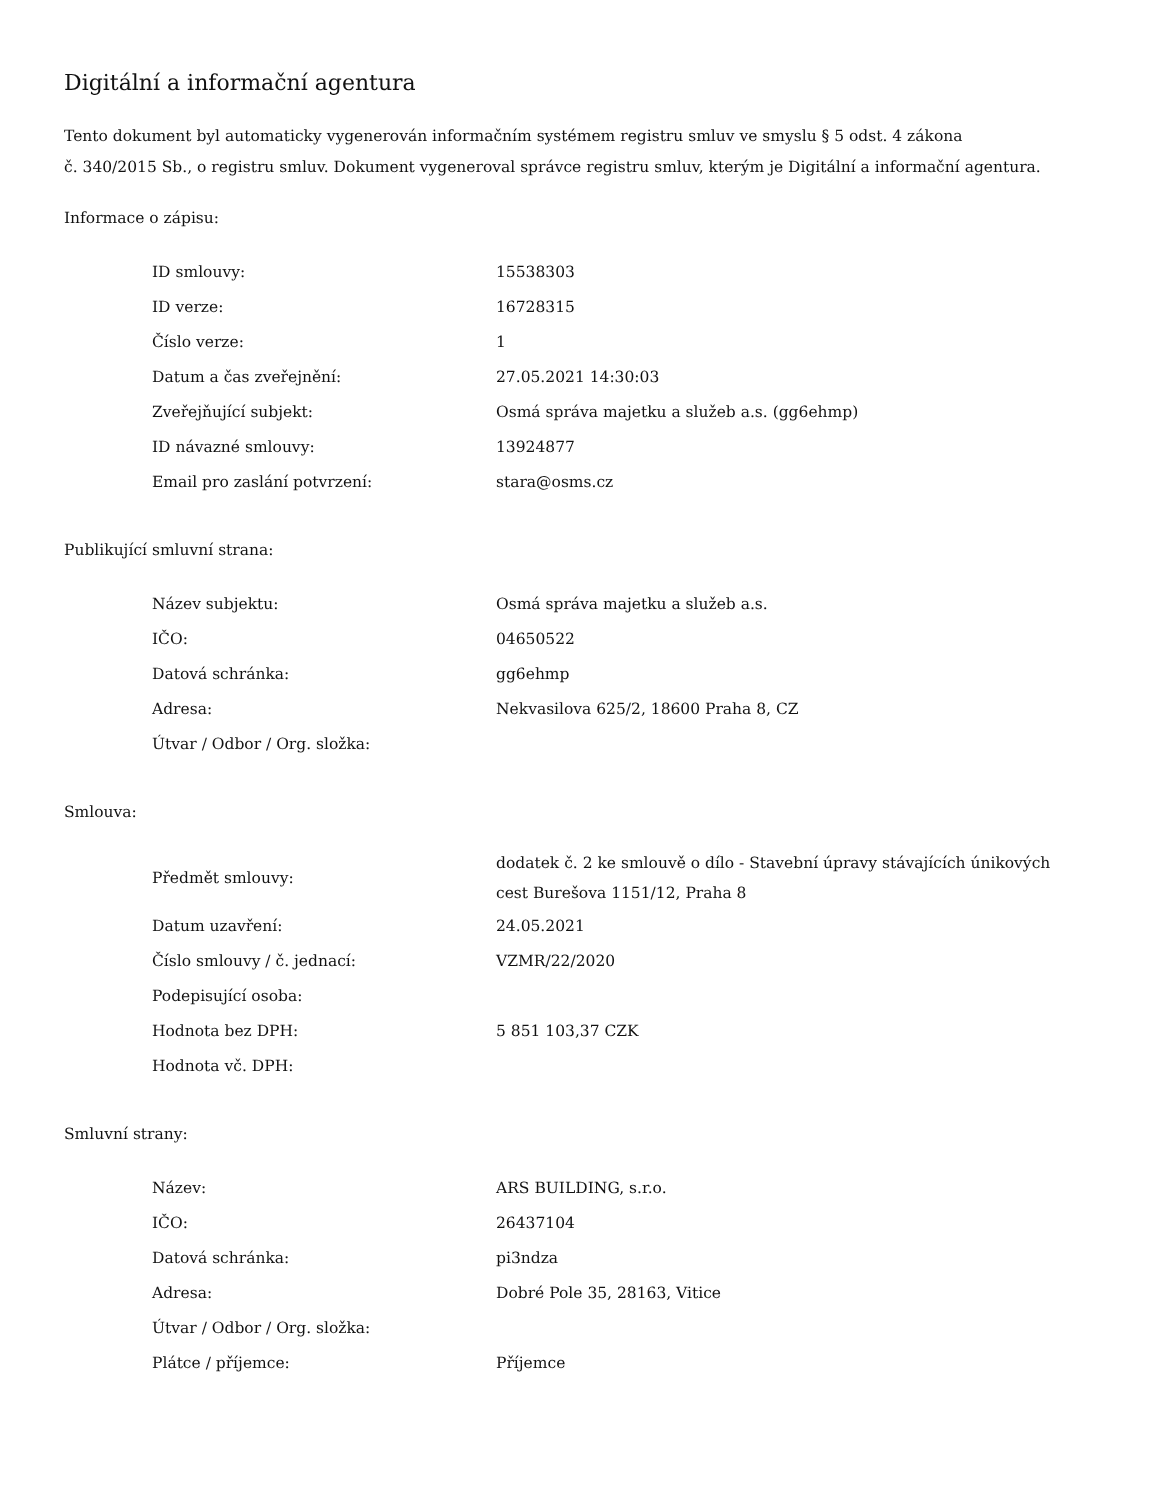Digitální a informační agentura
Tento dokument byl automaticky vygenerován informačním systémem registru smluv ve smyslu § 5 odst. 4 zákona
č. 340/2015 Sb., o registru smluv. Dokument vygeneroval správce registru smluv, kterým je Digitální a informační agentura.
Informace o zápisu:
| ID smlouvy: | 15538303 |
| ID verze: | 16728315 |
| Číslo verze: | 1 |
| Datum a čas zveřejnění: | 27.05.2021 14:30:03 |
| Zveřejňující subjekt: | Osmá správa majetku a služeb a.s. (gg6ehmp) |
| ID návazné smlouvy: | 13924877 |
| Email pro zaslání potvrzení: | stara@osms.cz |
Publikující smluvní strana:
| Název subjektu: | Osmá správa majetku a služeb a.s. |
| IČO: | 04650522 |
| Datová schránka: | gg6ehmp |
| Adresa: | Nekvasilova 625/2, 18600 Praha 8, CZ |
| Útvar / Odbor / Org. složka: | |
Smlouva:
| Předmět smlouvy: | dodatek č. 2 ke smlouvě o dílo - Stavební úpravy stávajících únikových cest Burešova 1151/12, Praha 8 |
| Datum uzavření: | 24.05.2021 |
| Číslo smlouvy / č. jednací: | VZMR/22/2020 |
| Podepisující osoba: | |
| Hodnota bez DPH: | 5 851 103,37 CZK |
| Hodnota vč. DPH: | |
Smluvní strany:
| Název: | ARS BUILDING, s.r.o. |
| IČO: | 26437104 |
| Datová schránka: | pi3ndza |
| Adresa: | Dobré Pole 35, 28163, Vitice |
| Útvar / Odbor / Org. složka: | |
| Plátce / příjemce: | Příjemce |